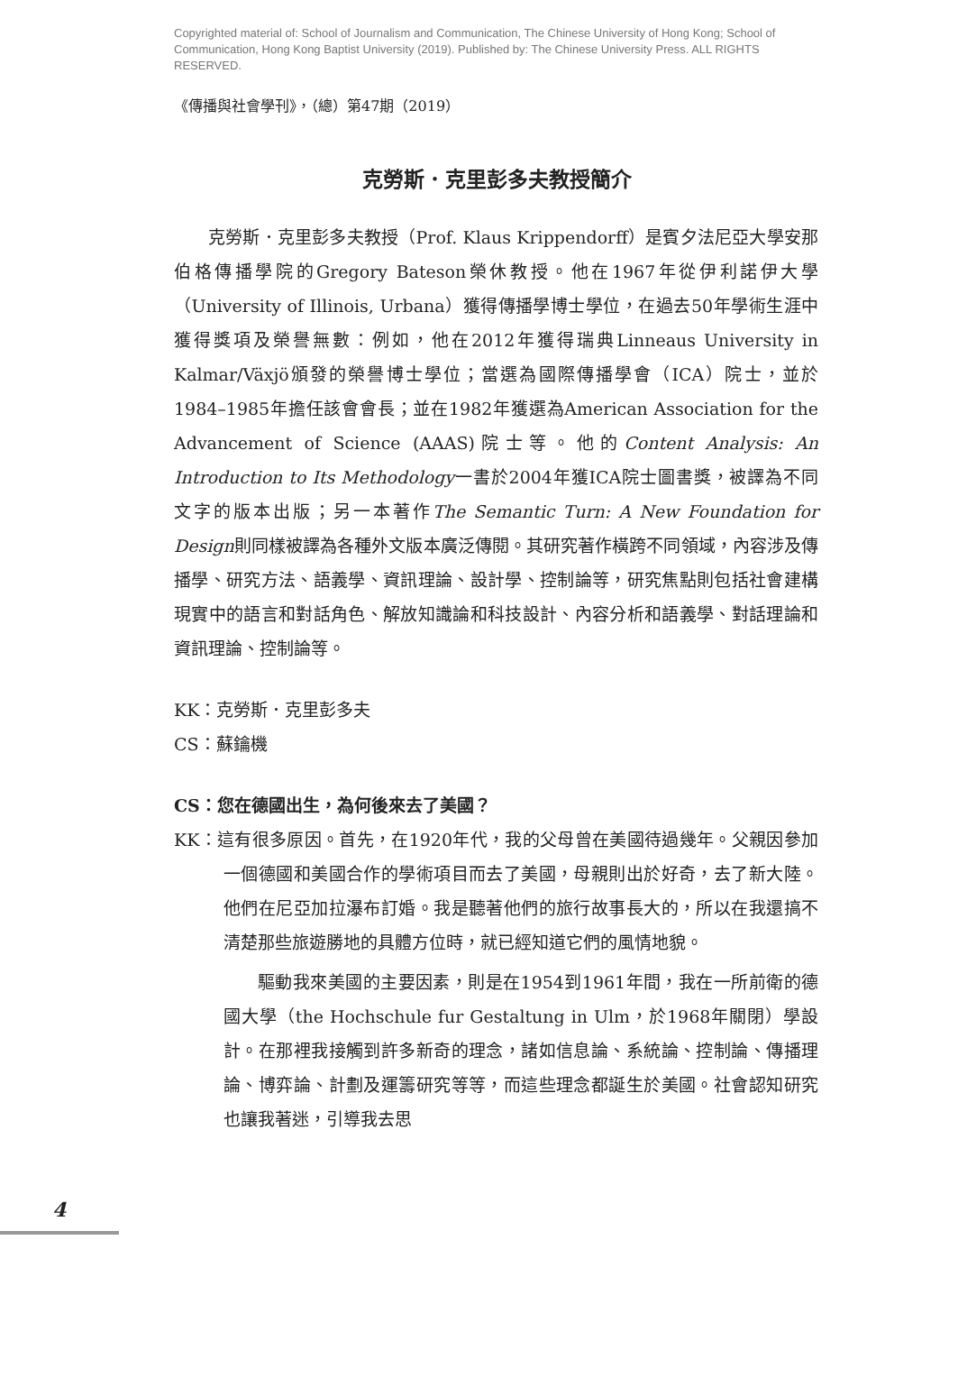Copyrighted material of: School of Journalism and Communication, The Chinese University of Hong Kong; School of Communication, Hong Kong Baptist University (2019). Published by: The Chinese University Press. ALL RIGHTS RESERVED.
《傳播與社會學刊》，（總）第47期（2019）
克勞斯．克里彭多夫教授簡介
克勞斯．克里彭多夫教授（Prof. Klaus Krippendorff）是賓夕法尼亞大學安那伯格傳播學院的Gregory Bateson榮休教授。他在1967年從伊利諾伊大學（University of Illinois, Urbana）獲得傳播學博士學位，在過去50年學術生涯中獲得獎項及榮譽無數：例如，他在2012年獲得瑞典Linneaus University in Kalmar/Växjö頒發的榮譽博士學位；當選為國際傳播學會（ICA）院士，並於1984–1985年擔任該會會長；並在1982年獲選為American Association for the Advancement of Science (AAAS)院士等。他的Content Analysis: An Introduction to Its Methodology一書於2004年獲ICA院士圖書獎，被譯為不同文字的版本出版；另一本著作The Semantic Turn: A New Foundation for Design則同樣被譯為各種外文版本廣泛傳閱。其研究著作橫跨不同領域，內容涉及傳播學、研究方法、語義學、資訊理論、設計學、控制論等，研究焦點則包括社會建構現實中的語言和對話角色、解放知識論和科技設計、內容分析和語義學、對話理論和資訊理論、控制論等。
KK：克勞斯．克里彭多夫
CS：蘇鑰機
CS：您在德國出生，為何後來去了美國？
KK：這有很多原因。首先，在1920年代，我的父母曾在美國待過幾年。父親因參加一個德國和美國合作的學術項目而去了美國，母親則出於好奇，去了新大陸。他們在尼亞加拉瀑布訂婚。我是聽著他們的旅行故事長大的，所以在我還搞不清楚那些旅遊勝地的具體方位時，就已經知道它們的風情地貌。
驅動我來美國的主要因素，則是在1954到1961年間，我在一所前衛的德國大學（the Hochschule fur Gestaltung in Ulm，於1968年關閉）學設計。在那裡我接觸到許多新奇的理念，諸如信息論、系統論、控制論、傳播理論、博弈論、計劃及運籌研究等等，而這些理念都誕生於美國。社會認知研究也讓我著迷，引導我去思
4